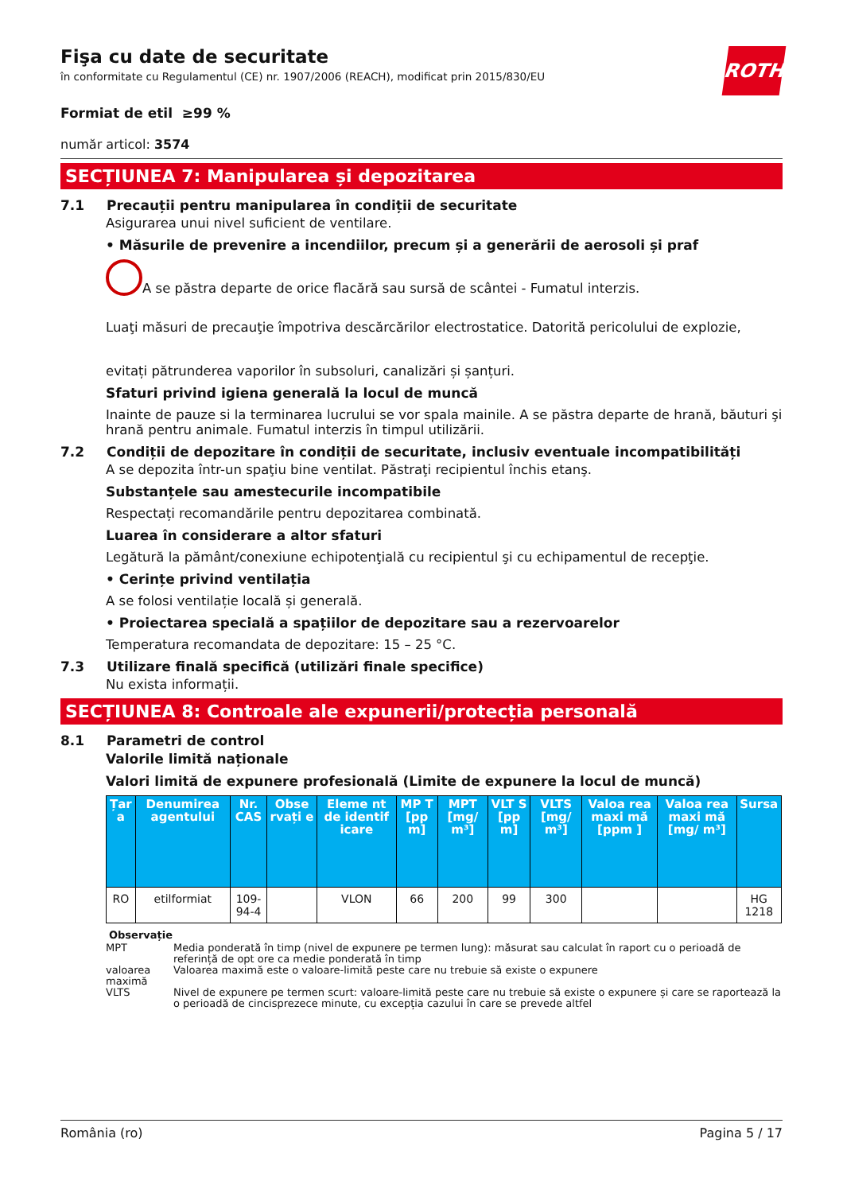ROTH
Fişa cu date de securitate
în conformitate cu Regulamentul (CE) nr. 1907/2006 (REACH), modificat prin 2015/830/EU
Formiat de etil ≥99 %
număr articol: 3574
SECȚIUNEA 7: Manipularea și depozitarea
7.1 Precauții pentru manipularea în condiții de securitate
Asigurarea unui nivel suficient de ventilare.
• Măsurile de prevenire a incendiilor, precum și a generării de aerosoli și praf
A se păstra departe de orice flacără sau sursă de scântei - Fumatul interzis.
Luaţi măsuri de precauţie împotriva descărcărilor electrostatice. Datorită pericolului de explozie,
evitați pătrunderea vaporilor în subsoluri, canalizări și șanțuri.
Sfaturi privind igiena generală la locul de muncă
Inainte de pauze si la terminarea lucrului se vor spala mainile. A se păstra departe de hrană, băuturi şi hrană pentru animale. Fumatul interzis în timpul utilizării.
7.2 Condiții de depozitare în condiții de securitate, inclusiv eventuale incompatibilități
A se depozita într-un spaţiu bine ventilat. Păstraţi recipientul închis etanş.
Substanțele sau amestecurile incompatibile
Respectați recomandările pentru depozitarea combinată.
Luarea în considerare a altor sfaturi
Legătură la pământ/conexiune echipotenţială cu recipientul şi cu echipamentul de recepţie.
• Cerințe privind ventilația
A se folosi ventilație locală și generală.
• Proiectarea specială a spațiilor de depozitare sau a rezervoarelor
Temperatura recomandata de depozitare: 15 – 25 °C.
7.3 Utilizare finală specifică (utilizări finale specifice)
Nu exista informații.
SECȚIUNEA 8: Controale ale expunerii/protecția personală
8.1 Parametri de control
Valorile limită naționale
Valori limită de expunere profesională (Limite de expunere la locul de muncă)
| Țar a | Denumirea agentului | Nr. CAS | Obse rvați e | Eleme nt de identif icare | MP T [pp m] | MPT [mg/ m³] | VLT S [pp m] | VLTS [mg/ m³] | Valoa rea maxi mă [ppm ] | Valoa rea maxi mă [mg/ m³] | Sursa |
| --- | --- | --- | --- | --- | --- | --- | --- | --- | --- | --- | --- |
| RO | etilformiat | 109-94-4 | | VLON | 66 | 200 | 99 | 300 | | | HG 1218 |
Observație
MPT Media ponderată în timp (nivel de expunere pe termen lung): măsurat sau calculat în raport cu o perioadă de referință de opt ore ca medie ponderată în timp
valoarea maximă Valoarea maximă este o valoare-limită peste care nu trebuie să existe o expunere
VLTS Nivel de expunere pe termen scurt: valoare-limită peste care nu trebuie să existe o expunere și care se raportează la o perioadă de cincisprezece minute, cu excepția cazului în care se prevede altfel
România (ro) Pagina 5 / 17